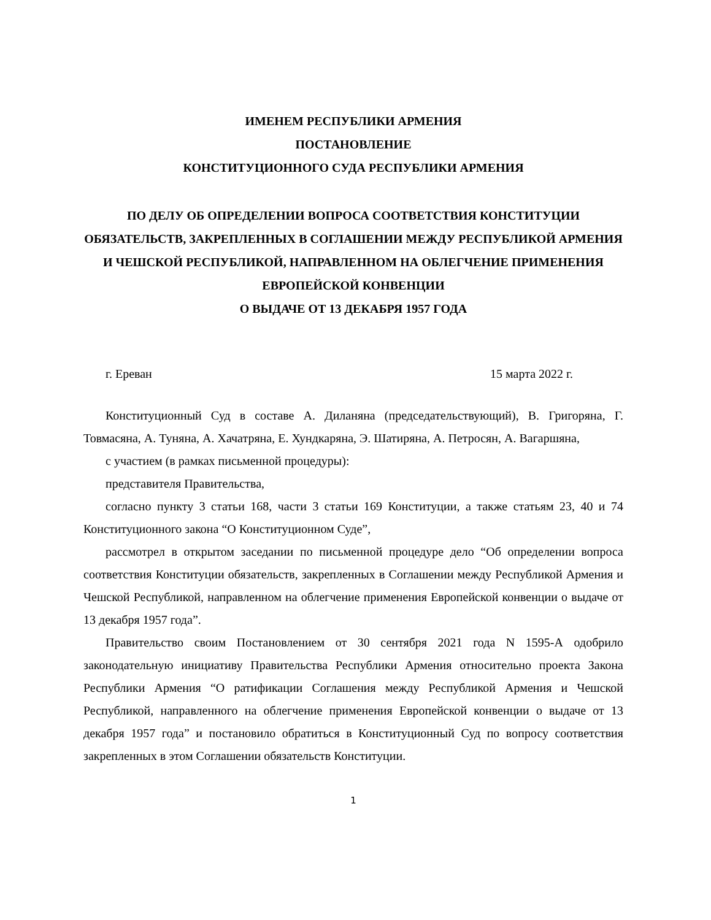ИМЕНЕМ РЕСПУБЛИКИ АРМЕНИЯ
ПОСТАНОВЛЕНИЕ
КОНСТИТУЦИОННОГО СУДА РЕСПУБЛИКИ АРМЕНИЯ
ПО ДЕЛУ ОБ ОПРЕДЕЛЕНИИ ВОПРОСА СООТВЕТСТВИЯ КОНСТИТУЦИИ ОБЯЗАТЕЛЬСТВ, ЗАКРЕПЛЕННЫХ В СОГЛАШЕНИИ МЕЖДУ РЕСПУБЛИКОЙ АРМЕНИЯ И ЧЕШСКОЙ РЕСПУБЛИКОЙ, НАПРАВЛЕННОМ НА ОБЛЕГЧЕНИЕ ПРИМЕНЕНИЯ ЕВРОПЕЙСКОЙ КОНВЕНЦИИ
О ВЫДАЧЕ ОТ 13 ДЕКАБРЯ 1957 ГОДА
г. Ереван 15 марта 2022 г.
Конституционный Суд в составе А. Диланяна (председательствующий), В. Григоряна, Г. Товмасяна, А. Туняна, А. Хачатряна, Е. Хундкаряна, Э. Шатиряна, А. Петросян, А. Вагаршяна,
с участием (в рамках письменной процедуры):
представителя Правительства,
согласно пункту 3 статьи 168, части 3 статьи 169 Конституции, а также статьям 23, 40 и 74 Конституционного закона “О Конституционном Суде”,
рассмотрел в открытом заседании по письменной процедуре дело “Об определении вопроса соответствия Конституции обязательств, закрепленных в Соглашении между Республикой Армения и Чешской Республикой, направленном на облегчение применения Европейской конвенции о выдаче от 13 декабря 1957 года”.
Правительство своим Постановлением от 30 сентября 2021 года N 1595-А одобрило законодательную инициативу Правительства Республики Армения относительно проекта Закона Республики Армения “О ратификации Соглашения между Республикой Армения и Чешской Республикой, направленного на облегчение применения Европейской конвенции о выдаче от 13 декабря 1957 года” и постановило обратиться в Конституционный Суд по вопросу соответствия закрепленных в этом Соглашении обязательств Конституции.
1